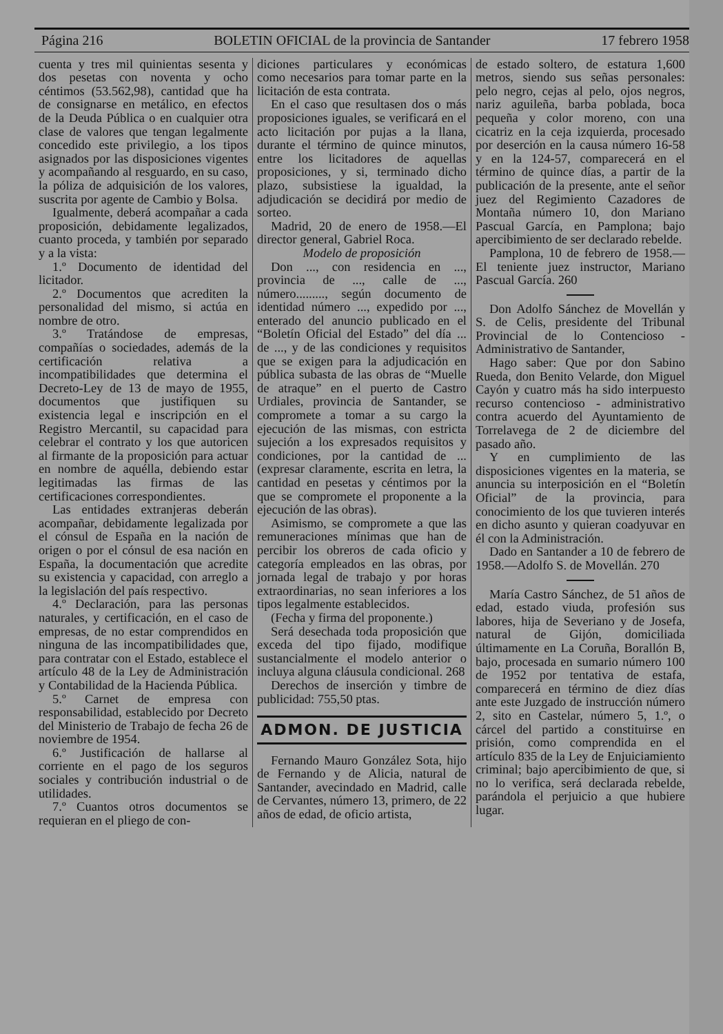Página 216 BOLETIN OFICIAL de la provincia de Santander 17 febrero 1958
cuenta y tres mil quinientas sesenta y dos pesetas con noventa y ocho céntimos (53.562,98), cantidad que ha de consignarse en metálico, en efectos de la Deuda Pública o en cualquier otra clase de valores que tengan legalmente concedido este privilegio, a los tipos asignados por las disposiciones vigentes y acompañando al resguardo, en su caso, la póliza de adquisición de los valores, suscrita por agente de Cambio y Bolsa.
Igualmente, deberá acompañar a cada proposición, debidamente legalizados, cuanto proceda, y también por separado y a la vista:
1.º Documento de identidad del licitador.
2.º Documentos que acrediten la personalidad del mismo, si actúa en nombre de otro.
3.º Tratándose de empresas, compañías o sociedades, además de la certificación relativa a incompatibilidades que determina el Decreto-Ley de 13 de mayo de 1955, documentos que justifiquen su existencia legal e inscripción en el Registro Mercantil, su capacidad para celebrar el contrato y los que autoricen al firmante de la proposición para actuar en nombre de aquélla, debiendo estar legitimadas las firmas de las certificaciones correspondientes.
Las entidades extranjeras deberán acompañar, debidamente legalizada por el cónsul de España en la nación de origen o por el cónsul de esa nación en España, la documentación que acredite su existencia y capacidad, con arreglo a la legislación del país respectivo.
4.º Declaración, para las personas naturales, y certificación, en el caso de empresas, de no estar comprendidos en ninguna de las incompatibilidades que, para contratar con el Estado, establece el artículo 48 de la Ley de Administración y Contabilidad de la Hacienda Pública.
5.º Carnet de empresa con responsabilidad, establecido por Decreto del Ministerio de Trabajo de fecha 26 de noviembre de 1954.
6.º Justificación de hallarse al corriente en el pago de los seguros sociales y contribución industrial o de utilidades.
7.º Cuantos otros documentos se requieran en el pliego de con-
diciones particulares y económicas como necesarios para tomar parte en la licitación de esta contrata.
En el caso que resultasen dos o más proposiciones iguales, se verificará en el acto licitación por pujas a la llana, durante el término de quince minutos, entre los licitadores de aquellas proposiciones, y si, terminado dicho plazo, subsistiese la igualdad, la adjudicación se decidirá por medio de sorteo.
Madrid, 20 de enero de 1958.—El director general, Gabriel Roca.
Modelo de proposición
Don ..., con residencia en ..., provincia de ..., calle de ..., número........., según documento de identidad número ..., expedido por ..., enterado del anuncio publicado en el “Boletín Oficial del Estado” del día ... de ..., y de las condiciones y requisitos que se exigen para la adjudicación en pública subasta de las obras de “Muelle de atraque” en el puerto de Castro Urdiales, provincia de Santander, se compromete a tomar a su cargo la ejecución de las mismas, con estricta sujeción a los expresados requisitos y condiciones, por la cantidad de ... (expresar claramente, escrita en letra, la cantidad en pesetas y céntimos por la que se compromete el proponente a la ejecución de las obras).
Asimismo, se compromete a que las remuneraciones mínimas que han de percibir los obreros de cada oficio y categoría empleados en las obras, por jornada legal de trabajo y por horas extraordinarias, no sean inferiores a los tipos legalmente establecidos.
(Fecha y firma del proponente.)
Será desechada toda proposición que exceda del tipo fijado, modifique sustancialmente el modelo anterior o incluya alguna cláusula condicional. 268
Derechos de inserción y timbre de publicidad: 755,50 ptas.
ADMON. DE JUSTICIA
Fernando Mauro González Sota, hijo de Fernando y de Alicia, natural de Santander, avecindado en Madrid, calle de Cervantes, número 13, primero, de 22 años de edad, de oficio artista,
de estado soltero, de estatura 1,600 metros, siendo sus señas personales: pelo negro, cejas al pelo, ojos negros, nariz aguileña, barba poblada, boca pequeña y color moreno, con una cicatriz en la ceja izquierda, procesado por deserción en la causa número 16-58 y en la 124-57, comparecerá en el término de quince días, a partir de la publicación de la presente, ante el señor juez del Regimiento Cazadores de Montaña número 10, don Mariano Pascual García, en Pamplona; bajo apercibimiento de ser declarado rebelde.
Pamplona, 10 de febrero de 1958.—El teniente juez instructor, Mariano Pascual García. 260
Don Adolfo Sánchez de Movellán y S. de Celis, presidente del Tribunal Provincial de lo Contencioso - Administrativo de Santander,
Hago saber: Que por don Sabino Rueda, don Benito Velarde, don Miguel Cayón y cuatro más ha sido interpuesto recurso contencioso - administrativo contra acuerdo del Ayuntamiento de Torrelavega de 2 de diciembre del pasado año.
Y en cumplimiento de las disposiciones vigentes en la materia, se anuncia su interposición en el “Boletín Oficial” de la provincia, para conocimiento de los que tuvieren interés en dicho asunto y quieran coadyuvar en él con la Administración.
Dado en Santander a 10 de febrero de 1958.—Adolfo S. de Movellán. 270
María Castro Sánchez, de 51 años de edad, estado viuda, profesión sus labores, hija de Severiano y de Josefa, natural de Gijón, domiciliada últimamente en La Coruña, Borallón B, bajo, procesada en sumario número 100 de 1952 por tentativa de estafa, comparecerá en término de diez días ante este Juzgado de instrucción número 2, sito en Castelar, número 5, 1.º, o cárcel del partido a constituirse en prisión, como comprendida en el artículo 835 de la Ley de Enjuiciamiento criminal; bajo apercibimiento de que, si no lo verifica, será declarada rebelde, parándola el perjuicio a que hubiere lugar.